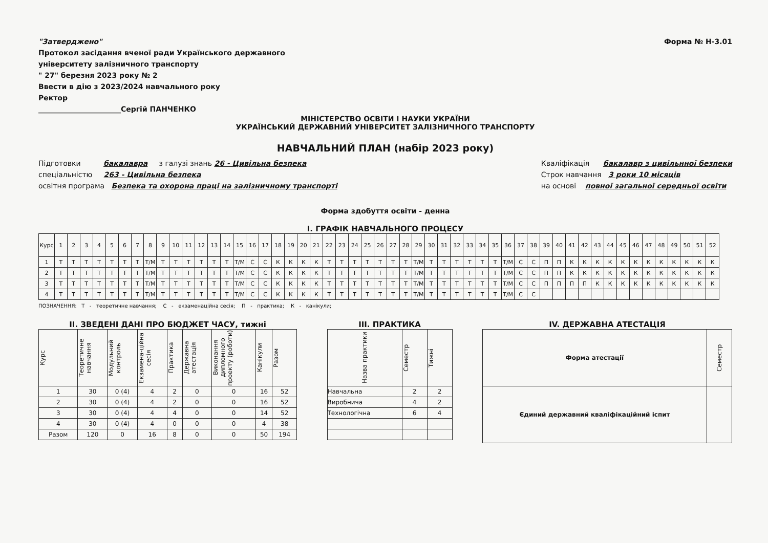"Затверджено"
Протокол засідання вченої ради Українського державного
університету залізничного транспорту
" 27" березня 2023 року № 2
Ввести в дію з 2023/2024 навчального року
Ректор
_______________________Сергій ПАНЧЕНКО
Форма № Н-3.01
МІНІСТЕРСТВО ОСВІТИ І НАУКИ УКРАЇНИ
УКРАЇНСЬКИЙ ДЕРЖАВНИЙ УНІВЕРСИТЕТ ЗАЛІЗНИЧНОГО ТРАНСПОРТУ
НАВЧАЛЬНИЙ ПЛАН (набір 2023 року)
Підготовки бакалавра з галузі знань 26 - Цивільна безпека
спеціальністю 263 - Цивільна безпека
освітня програма Безпека та охорона праці на залізничному транспорті
Кваліфікація бакалавр з цивільнної безпеки
Строк навчання 3 роки 10 місяців
на основі повної загальної середньої освіти
Форма здобуття освіти - денна
І. ГРАФІК НАВЧАЛЬНОГО ПРОЦЕСУ
| Курс | 1 | 2 | 3 | 4 | 5 | 6 | 7 | 8 | 9 | 10 | 11 | 12 | 13 | 14 | 15 | 16 | 17 | 18 | 19 | 20 | 21 | 22 | 23 | 24 | 25 | 26 | 27 | 28 | 29 | 30 | 31 | 32 | 33 | 34 | 35 | 36 | 37 | 38 | 39 | 40 | 41 | 42 | 43 | 44 | 45 | 46 | 47 | 48 | 49 | 50 | 51 | 52 |
| --- | --- | --- | --- | --- | --- | --- | --- | --- | --- | --- | --- | --- | --- | --- | --- | --- | --- | --- | --- | --- | --- | --- | --- | --- | --- | --- | --- | --- | --- | --- | --- | --- | --- | --- | --- | --- | --- | --- | --- | --- | --- | --- | --- | --- | --- | --- | --- | --- | --- | --- | --- | --- |
| 1 | Т | Т | Т | Т | Т | Т | Т | Т/М | Т | Т | Т | Т | Т | Т | Т/М | С | С | К | К | К | К | Т | Т | Т | Т | Т | Т | Т | Т/М | Т | Т | Т | Т | Т | Т | Т/М | С | С | П | П | К | К | К | К | К | К | К | К | К | К | К | К |
| 2 | Т | Т | Т | Т | Т | Т | Т | Т/М | Т | Т | Т | Т | Т | Т | Т/М | С | С | К | К | К | К | Т | Т | Т | Т | Т | Т | Т | Т/М | Т | Т | Т | Т | Т | Т | Т/М | С | С | П | П | К | К | К | К | К | К | К | К | К | К | К | К |
| 3 | Т | Т | Т | Т | Т | Т | Т | Т/М | Т | Т | Т | Т | Т | Т | Т/М | С | С | К | К | К | К | Т | Т | Т | Т | Т | Т | Т | Т/М | Т | Т | Т | Т | Т | Т | Т/М | С | С | П | П | П | П | К | К | К | К | К | К | К | К | К | К |
| 4 | Т | Т | Т | Т | Т | Т | Т | Т/М | Т | Т | Т | Т | Т | Т | Т/М | С | С | К | К | К | К | Т | Т | Т | Т | Т | Т | Т | Т/М | Т | Т | Т | Т | Т | Т | Т/М | С | С | | | | | | | | | | | | | | |
ПОЗНАЧЕННЯ: Т - теоретичне навчання; С - екзаменаційна сесія; П - практика; К - канікули;
ІІ. ЗВЕДЕНІ ДАНІ ПРО БЮДЖЕТ ЧАСУ, тижні
| Курс | Теоретичне навчання | Модульний контроль | Екзамена-ційна сесія | Практика | Державна атестація | Виконання дипломного проекту (роботи) | Канікули | Разом |
| --- | --- | --- | --- | --- | --- | --- | --- | --- |
| 1 | 30 | 0 (4) | 4 | 2 | 0 | 0 | 16 | 52 |
| 2 | 30 | 0 (4) | 4 | 2 | 0 | 0 | 16 | 52 |
| 3 | 30 | 0 (4) | 4 | 4 | 0 | 0 | 14 | 52 |
| 4 | 30 | 0 (4) | 4 | 0 | 0 | 0 | 4 | 38 |
| Разом | 120 | 0 | 16 | 8 | 0 | 0 | 50 | 194 |
ІІІ. ПРАКТИКА
| Назва практики | Семестр | Тижні |
| --- | --- | --- |
| Навчальна | 2 | 2 |
| Виробнича | 4 | 2 |
| Технологічна | 6 | 4 |
IV. ДЕРЖАВНА АТЕСТАЦІЯ
| Форма атестації | Семестр |
| --- | --- |
| Єдиний державний кваліфікаційний іспит | |